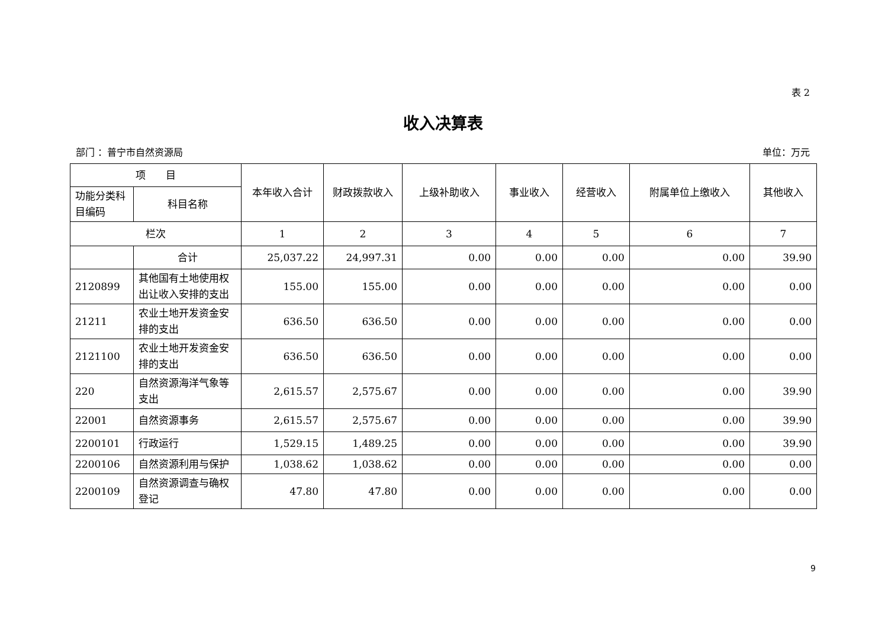表 2
收入决算表
部门 ：普宁市自然资源局 单位：万元
| 项 目 | | 本年收入合计 | 财政拨款收入 | 上级补助收入 | 事业收入 | 经营收入 | 附属单位上缴收入 | 其他收入 |
| --- | --- | --- | --- | --- | --- | --- | --- | --- |
| 功能分类科目编码 | 科目名称 | | | | | | | |
| 栏次 | | 1 | 2 | 3 | 4 | 5 | 6 | 7 |
| | 合计 | 25,037.22 | 24,997.31 | 0.00 | 0.00 | 0.00 | 0.00 | 39.90 |
| 2120899 | 其他国有土地使用权出让收入安排的支出 | 155.00 | 155.00 | 0.00 | 0.00 | 0.00 | 0.00 | 0.00 |
| 21211 | 农业土地开发资金安排的支出 | 636.50 | 636.50 | 0.00 | 0.00 | 0.00 | 0.00 | 0.00 |
| 2121100 | 农业土地开发资金安排的支出 | 636.50 | 636.50 | 0.00 | 0.00 | 0.00 | 0.00 | 0.00 |
| 220 | 自然资源海洋气象等支出 | 2,615.57 | 2,575.67 | 0.00 | 0.00 | 0.00 | 0.00 | 39.90 |
| 22001 | 自然资源事务 | 2,615.57 | 2,575.67 | 0.00 | 0.00 | 0.00 | 0.00 | 39.90 |
| 2200101 | 行政运行 | 1,529.15 | 1,489.25 | 0.00 | 0.00 | 0.00 | 0.00 | 39.90 |
| 2200106 | 自然资源利用与保护 | 1,038.62 | 1,038.62 | 0.00 | 0.00 | 0.00 | 0.00 | 0.00 |
| 2200109 | 自然资源调查与确权登记 | 47.80 | 47.80 | 0.00 | 0.00 | 0.00 | 0.00 | 0.00 |
9